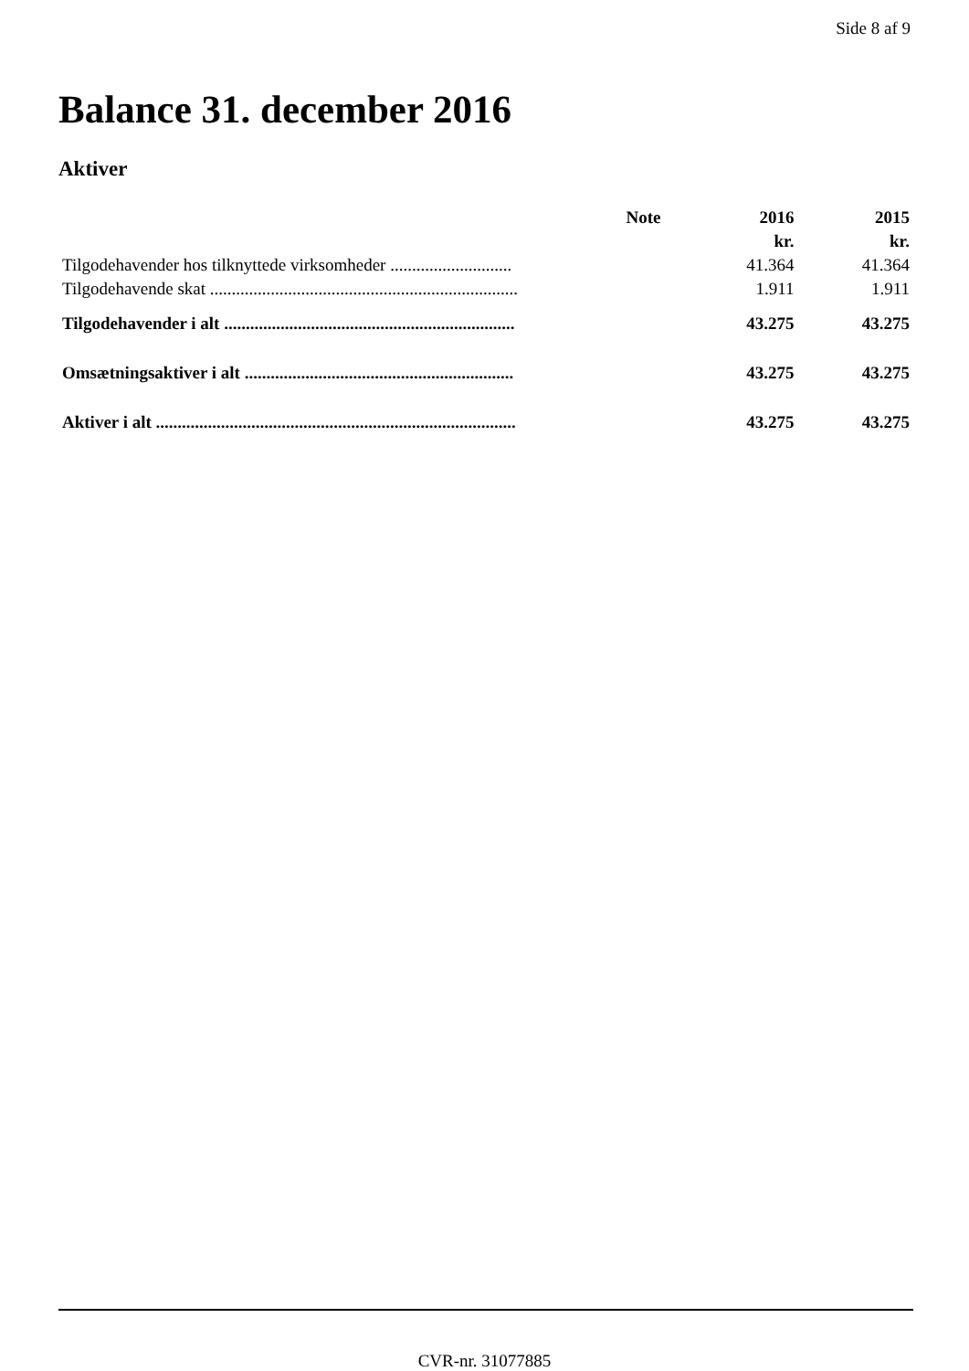Side 8 af 9
Balance 31. december 2016
Aktiver
| | Note | 2016 | 2015 |
| --- | --- | --- | --- |
| | | kr. | kr. |
| Tilgodehavender hos tilknyttede virksomheder ............................ | | 41.364 | 41.364 |
| Tilgodehavende skat ....................................................................... | | 1.911 | 1.911 |
| Tilgodehavender i alt ................................................................... | | 43.275 | 43.275 |
| Omsætningsaktiver i alt .............................................................. | | 43.275 | 43.275 |
| Aktiver i alt ................................................................................... | | 43.275 | 43.275 |
CVR-nr. 31077885